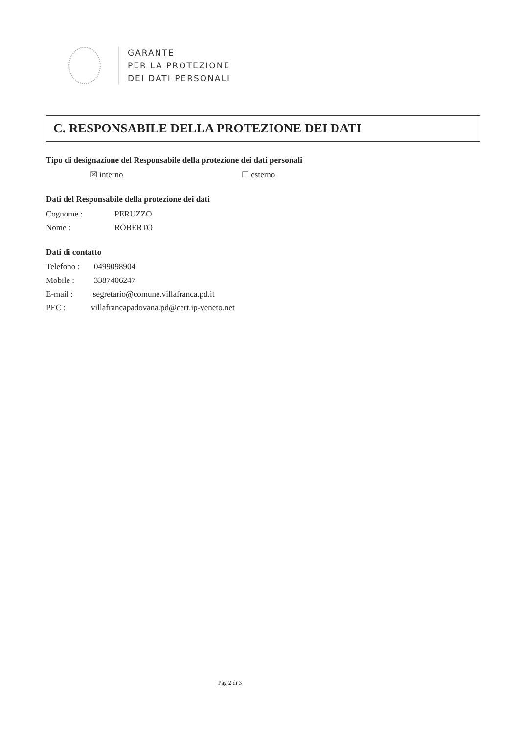GARANTE
PER LA PROTEZIONE
DEI DATI PERSONALI
C. RESPONSABILE DELLA PROTEZIONE DEI DATI
Tipo di designazione del Responsabile della protezione dei dati personali
☒ interno ☐ esterno
Dati del Responsabile della protezione dei dati
Cognome : PERUZZO
Nome : ROBERTO
Dati di contatto
Telefono : 0499098904
Mobile : 3387406247
E-mail : segretario@comune.villafranca.pd.it
PEC : villafrancapadovana.pd@cert.ip-veneto.net
Pag 2 di 3